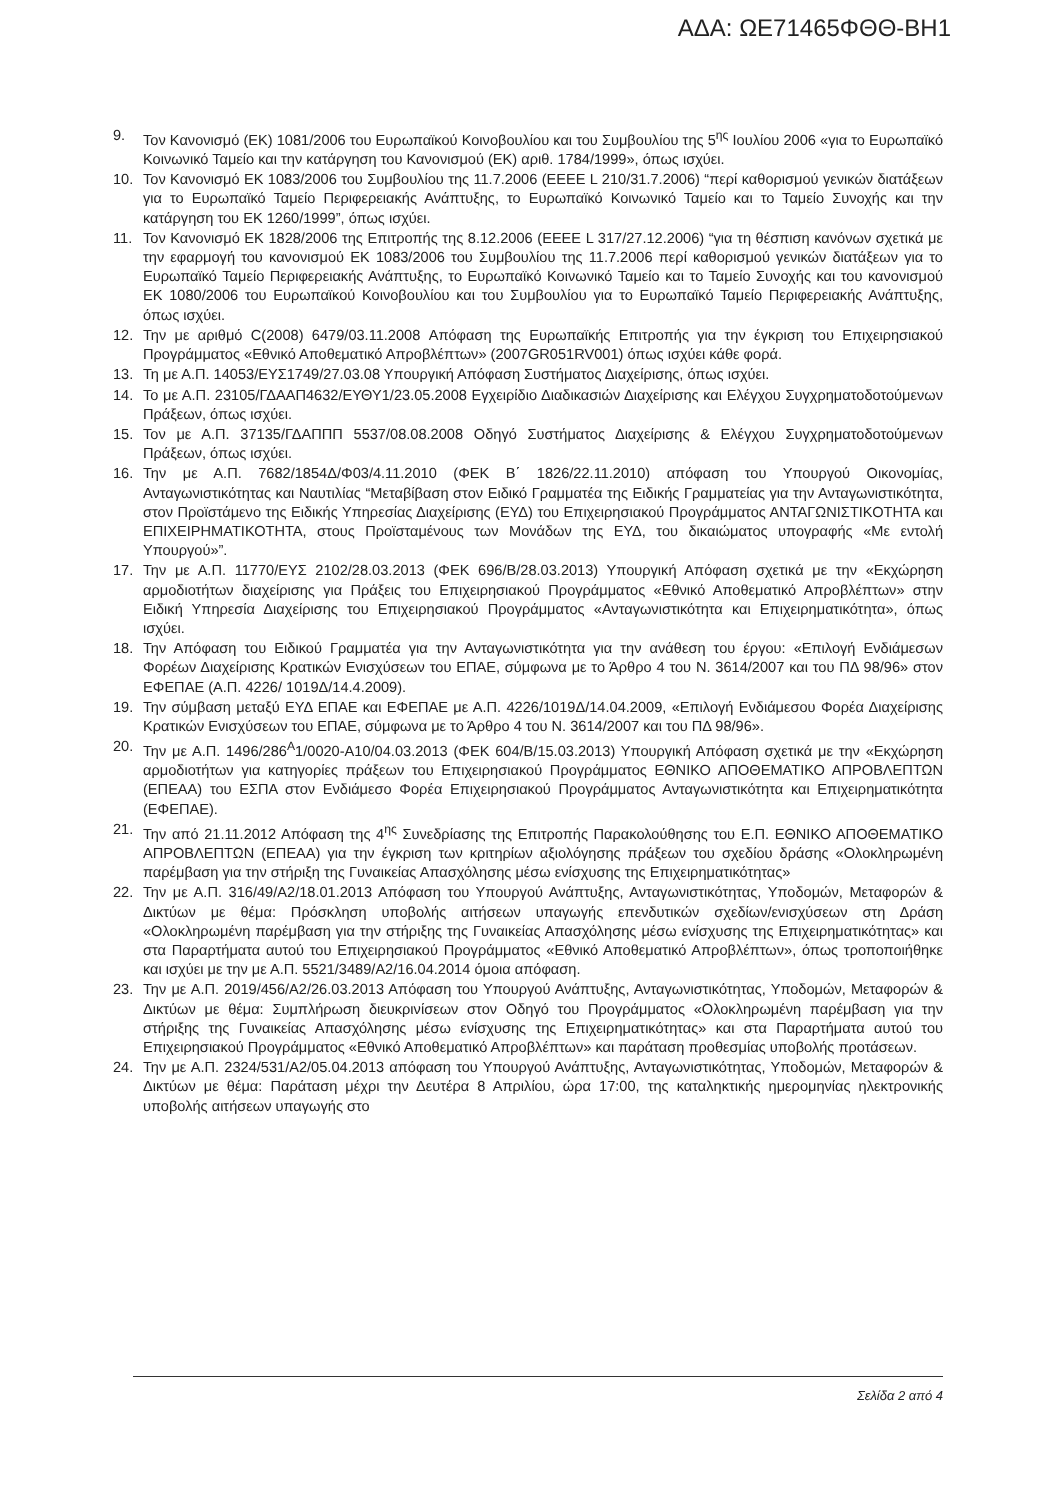ΑΔΑ: ΩΕ71465ΦΘΘ-ΒΗ1
9. Τον Κανονισμό (ΕΚ) 1081/2006 του Ευρωπαϊκού Κοινοβουλίου και του Συμβουλίου της 5<sup>ης</sup> Ιουλίου 2006 «για το Ευρωπαϊκό Κοινωνικό Ταμείο και την κατάργηση του Κανονισμού (ΕΚ) αριθ. 1784/1999», όπως ισχύει.
10. Τον Κανονισμό ΕΚ 1083/2006 του Συμβουλίου της 11.7.2006 (ΕΕΕΕ L 210/31.7.2006) “περί καθορισμού γενικών διατάξεων για το Ευρωπαϊκό Ταμείο Περιφερειακής Ανάπτυξης, το Ευρωπαϊκό Κοινωνικό Ταμείο και το Ταμείο Συνοχής και την κατάργηση του ΕΚ 1260/1999”, όπως ισχύει.
11. Τον Κανονισμό ΕΚ 1828/2006 της Επιτροπής της 8.12.2006 (ΕΕΕΕ L 317/27.12.2006) “για τη θέσπιση κανόνων σχετικά με την εφαρμογή του κανονισμού ΕΚ 1083/2006 του Συμβουλίου της 11.7.2006 περί καθορισμού γενικών διατάξεων για το Ευρωπαϊκό Ταμείο Περιφερειακής Ανάπτυξης, το Ευρωπαϊκό Κοινωνικό Ταμείο και το Ταμείο Συνοχής και του κανονισμού ΕΚ 1080/2006 του Ευρωπαϊκού Κοινοβουλίου και του Συμβουλίου για το Ευρωπαϊκό Ταμείο Περιφερειακής Ανάπτυξης, όπως ισχύει.
12. Την με αριθμό C(2008) 6479/03.11.2008 Απόφαση της Ευρωπαϊκής Επιτροπής για την έγκριση του Επιχειρησιακού Προγράμματος «Εθνικό Αποθεματικό Απροβλέπτων» (2007GR051RV001) όπως ισχύει κάθε φορά.
13. Τη με Α.Π. 14053/ΕΥΣ1749/27.03.08 Υπουργική Απόφαση Συστήματος Διαχείρισης, όπως ισχύει.
14. Το με Α.Π. 23105/ΓΔΑΑΠ4632/ΕΥΘΥ1/23.05.2008 Εγχειρίδιο Διαδικασιών Διαχείρισης και Ελέγχου Συγχρηματοδοτούμενων Πράξεων, όπως ισχύει.
15. Τον με Α.Π. 37135/ΓΔΑΠΠΠ 5537/08.08.2008 Οδηγό Συστήματος Διαχείρισης & Ελέγχου Συγχρηματοδοτούμενων Πράξεων, όπως ισχύει.
16. Την με Α.Π. 7682/1854Δ/Φ03/4.11.2010 (ΦΕΚ Β΄ 1826/22.11.2010) απόφαση του Υπουργού Οικονομίας, Ανταγωνιστικότητας και Ναυτιλίας “Μεταβίβαση στον Ειδικό Γραμματέα της Ειδικής Γραμματείας για την Ανταγωνιστικότητα, στον Προϊστάμενο της Ειδικής Υπηρεσίας Διαχείρισης (ΕΥΔ) του Επιχειρησιακού Προγράμματος ΑΝΤΑΓΩΝΙΣΤΙΚΟΤΗΤΑ και ΕΠΙΧΕΙΡΗΜΑΤΙΚΟΤΗΤΑ, στους Προϊσταμένους των Μονάδων της ΕΥΔ, του δικαιώματος υπογραφής «Με εντολή Υπουργού»”.
17. Την με Α.Π. 11770/ΕΥΣ 2102/28.03.2013 (ΦΕΚ 696/Β/28.03.2013) Υπουργική Απόφαση σχετικά με την «Εκχώρηση αρμοδιοτήτων διαχείρισης για Πράξεις του Επιχειρησιακού Προγράμματος «Εθνικό Αποθεματικό Απροβλέπτων» στην Ειδική Υπηρεσία Διαχείρισης του Επιχειρησιακού Προγράμματος «Ανταγωνιστικότητα και Επιχειρηματικότητα», όπως ισχύει.
18. Την Απόφαση του Ειδικού Γραμματέα για την Ανταγωνιστικότητα για την ανάθεση του έργου: «Επιλογή Ενδιάμεσων Φορέων Διαχείρισης Κρατικών Ενισχύσεων του ΕΠΑΕ, σύμφωνα με το Άρθρο 4 του Ν. 3614/2007 και του ΠΔ 98/96» στον ΕΦΕΠΑΕ (Α.Π. 4226/ 1019Δ/14.4.2009).
19. Την σύμβαση μεταξύ ΕΥΔ ΕΠΑΕ και ΕΦΕΠΑΕ με Α.Π. 4226/1019Δ/14.04.2009, «Επιλογή Ενδιάμεσου Φορέα Διαχείρισης Κρατικών Ενισχύσεων του ΕΠΑΕ, σύμφωνα με το Άρθρο 4 του Ν. 3614/2007 και του ΠΔ 98/96».
20. Την με Α.Π. 1496/286<sup>Α</sup>1/0020-Α10/04.03.2013 (ΦΕΚ 604/Β/15.03.2013) Υπουργική Απόφαση σχετικά με την «Εκχώρηση αρμοδιοτήτων για κατηγορίες πράξεων του Επιχειρησιακού Προγράμματος ΕΘΝΙΚΟ ΑΠΟΘΕΜΑΤΙΚΟ ΑΠΡΟΒΛΕΠΤΩΝ (ΕΠΕΑΑ) του ΕΣΠΑ στον Ενδιάμεσο Φορέα Επιχειρησιακού Προγράμματος Ανταγωνιστικότητα και Επιχειρηματικότητα (ΕΦΕΠΑΕ).
21. Την από 21.11.2012 Απόφαση της 4<sup>ης</sup> Συνεδρίασης της Επιτροπής Παρακολούθησης του Ε.Π. ΕΘΝΙΚΟ ΑΠΟΘΕΜΑΤΙΚΟ ΑΠΡΟΒΛΕΠΤΩΝ (ΕΠΕΑΑ) για την έγκριση των κριτηρίων αξιολόγησης πράξεων του σχεδίου δράσης «Ολοκληρωμένη παρέμβαση για την στήριξη της Γυναικείας Απασχόλησης μέσω ενίσχυσης της Επιχειρηματικότητας»
22. Την με Α.Π. 316/49/Α2/18.01.2013 Απόφαση του Υπουργού Ανάπτυξης, Ανταγωνιστικότητας, Υποδομών, Μεταφορών & Δικτύων με θέμα: Πρόσκληση υποβολής αιτήσεων υπαγωγής επενδυτικών σχεδίων/ενισχύσεων στη Δράση «Ολοκληρωμένη παρέμβαση για την στήριξης της Γυναικείας Απασχόλησης μέσω ενίσχυσης της Επιχειρηματικότητας» και στα Παραρτήματα αυτού του Επιχειρησιακού Προγράμματος «Εθνικό Αποθεματικό Απροβλέπτων», όπως τροποποιήθηκε και ισχύει με την με Α.Π. 5521/3489/Α2/16.04.2014 όμοια απόφαση.
23. Την με Α.Π. 2019/456/Α2/26.03.2013 Απόφαση του Υπουργού Ανάπτυξης, Ανταγωνιστικότητας, Υποδομών, Μεταφορών & Δικτύων με θέμα: Συμπλήρωση διευκρινίσεων στον Οδηγό του Προγράμματος «Ολοκληρωμένη παρέμβαση για την στήριξης της Γυναικείας Απασχόλησης μέσω ενίσχυσης της Επιχειρηματικότητας» και στα Παραρτήματα αυτού του Επιχειρησιακού Προγράμματος «Εθνικό Αποθεματικό Απροβλέπτων» και παράταση προθεσμίας υποβολής προτάσεων.
24. Την με Α.Π. 2324/531/Α2/05.04.2013 απόφαση του Υπουργού Ανάπτυξης, Ανταγωνιστικότητας, Υποδομών, Μεταφορών & Δικτύων με θέμα: Παράταση μέχρι την Δευτέρα 8 Απριλίου, ώρα 17:00, της καταληκτικής ημερομηνίας ηλεκτρονικής υποβολής αιτήσεων υπαγωγής στο
Σελίδα 2 από 4